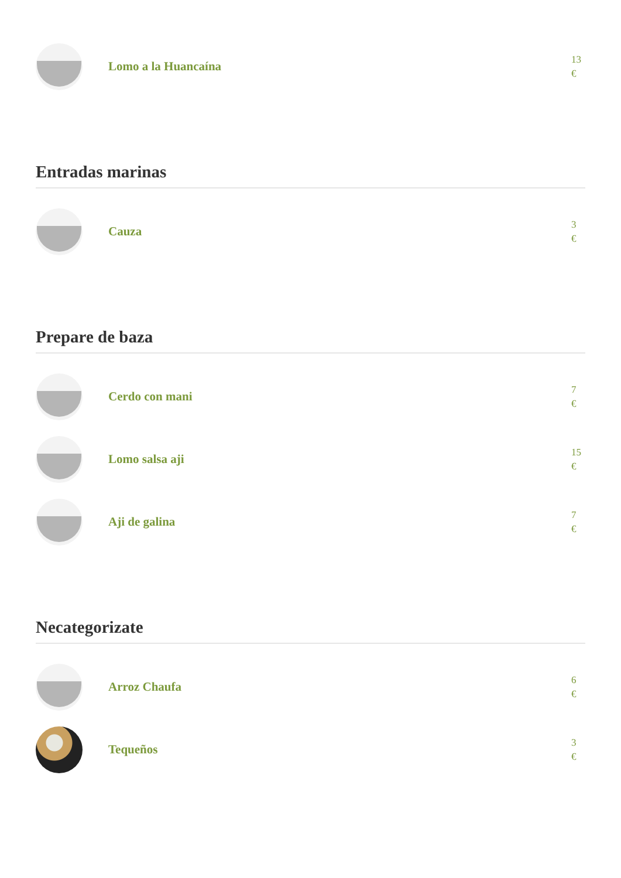Lomo a la Huancaína
13
€
Entradas marinas
Cauza
3
€
Prepare de baza
Cerdo con mani
7
€
Lomo salsa aji
15
€
Aji de galina
7
€
Necategorizate
Arroz Chaufa
6
€
Tequeños
3
€